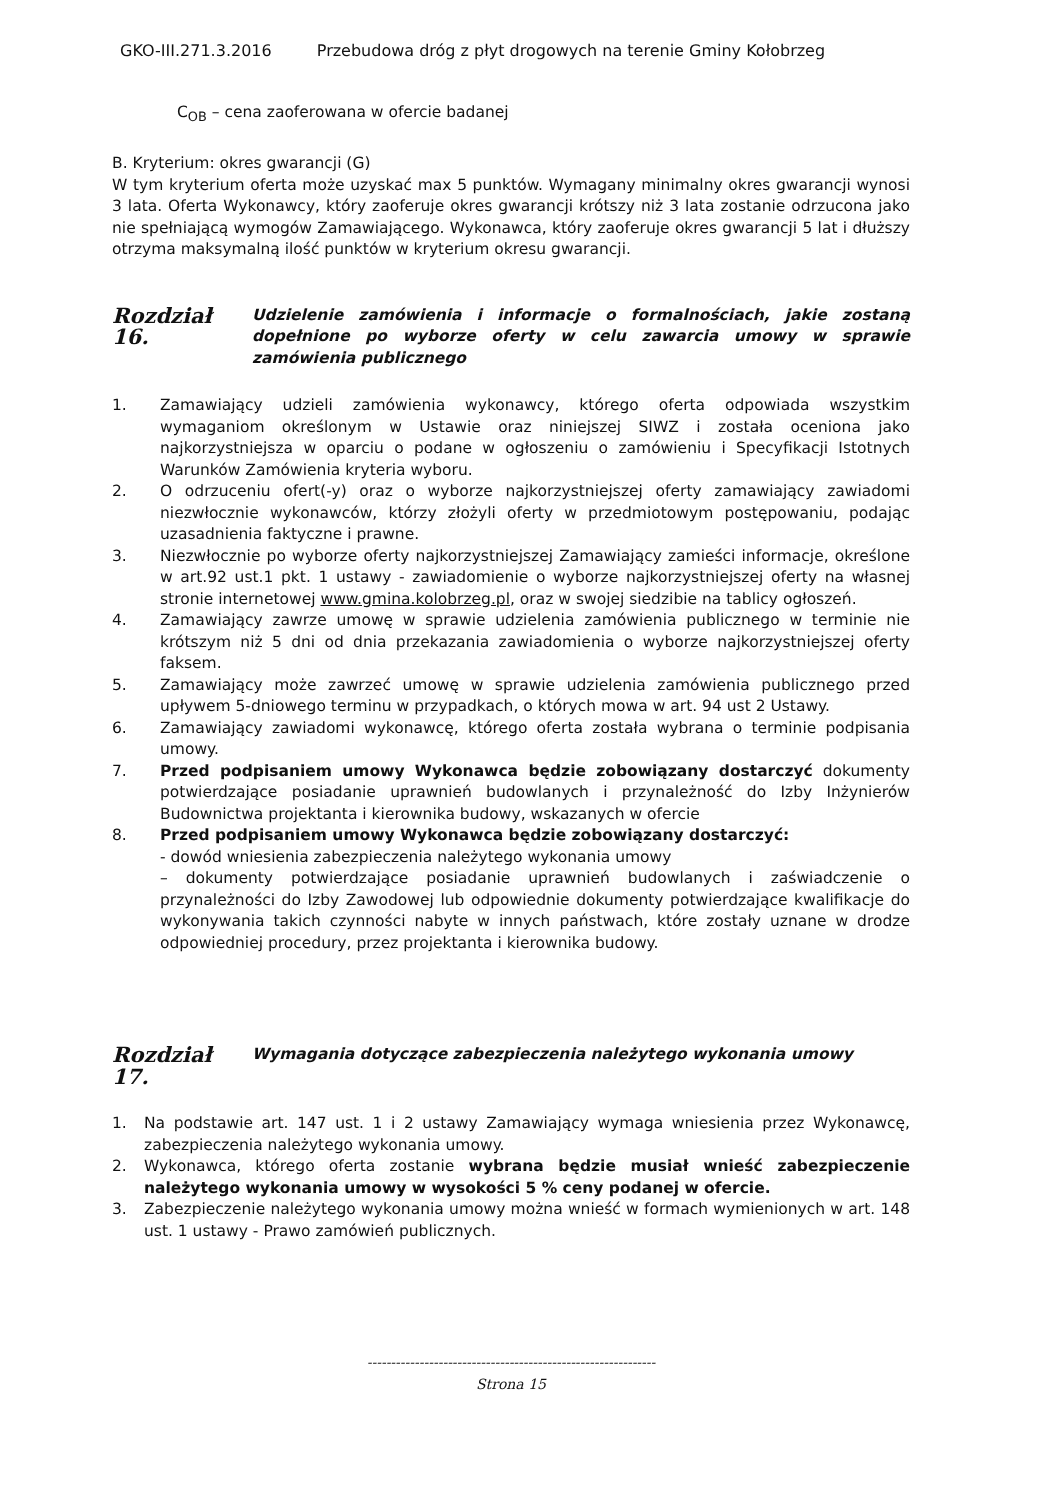GKO-III.271.3.2016 Przebudowa dróg z płyt drogowych na terenie Gminy Kołobrzeg
C<sub>OB</sub> – cena zaoferowana w ofercie badanej
B. Kryterium: okres gwarancji (G)
W tym kryterium oferta może uzyskać max 5 punktów. Wymagany minimalny okres gwarancji wynosi 3 lata. Oferta Wykonawcy, który zaoferuje okres gwarancji krótszy niż 3 lata zostanie odrzucona jako nie spełniającą wymogów Zamawiającego. Wykonawca, który zaoferuje okres gwarancji 5 lat i dłuższy otrzyma maksymalną ilość punktów w kryterium okresu gwarancji.
Rozdział 16.
Udzielenie zamówienia i informacje o formalnościach, jakie zostaną dopełnione po wyborze oferty w celu zawarcia umowy w sprawie zamówienia publicznego
1. Zamawiający udzieli zamówienia wykonawcy, którego oferta odpowiada wszystkim wymaganiom określonym w Ustawie oraz niniejszej SIWZ i została oceniona jako najkorzystniejsza w oparciu o podane w ogłoszeniu o zamówieniu i Specyfikacji Istotnych Warunków Zamówienia kryteria wyboru.
2. O odrzuceniu ofert(-y) oraz o wyborze najkorzystniejszej oferty zamawiający zawiadomi niezwłocznie wykonawców, którzy złożyli oferty w przedmiotowym postępowaniu, podając uzasadnienia faktyczne i prawne.
3. Niezwłocznie po wyborze oferty najkorzystniejszej Zamawiający zamieści informacje, określone w art.92 ust.1 pkt. 1 ustawy - zawiadomienie o wyborze najkorzystniejszej oferty na własnej stronie internetowej www.gmina.kolobrzeg.pl, oraz w swojej siedzibie na tablicy ogłoszeń.
4. Zamawiający zawrze umowę w sprawie udzielenia zamówienia publicznego w terminie nie krótszym niż 5 dni od dnia przekazania zawiadomienia o wyborze najkorzystniejszej oferty faksem.
5. Zamawiający może zawrzeć umowę w sprawie udzielenia zamówienia publicznego przed upływem 5-dniowego terminu w przypadkach, o których mowa w art. 94 ust 2 Ustawy.
6. Zamawiający zawiadomi wykonawcę, którego oferta została wybrana o terminie podpisania umowy.
7. Przed podpisaniem umowy Wykonawca będzie zobowiązany dostarczyć dokumenty potwierdzające posiadanie uprawnień budowlanych i przynależność do Izby Inżynierów Budownictwa projektanta i kierownika budowy, wskazanych w ofercie
8. Przed podpisaniem umowy Wykonawca będzie zobowiązany dostarczyć:
- dowód wniesienia zabezpieczenia należytego wykonania umowy
– dokumenty potwierdzające posiadanie uprawnień budowlanych i zaświadczenie o przynależności do Izby Zawodowej lub odpowiednie dokumenty potwierdzające kwalifikacje do wykonywania takich czynności nabyte w innych państwach, które zostały uznane w drodze odpowiedniej procedury, przez projektanta i kierownika budowy.
Rozdział 17.
Wymagania dotyczące zabezpieczenia należytego wykonania umowy
1. Na podstawie art. 147 ust. 1 i 2 ustawy Zamawiający wymaga wniesienia przez Wykonawcę, zabezpieczenia należytego wykonania umowy.
2. Wykonawca, którego oferta zostanie wybrana będzie musiał wnieść zabezpieczenie należytego wykonania umowy w wysokości 5 % ceny podanej w ofercie.
3. Zabezpieczenie należytego wykonania umowy można wnieść w formach wymienionych w art. 148 ust. 1 ustawy - Prawo zamówień publicznych.
-------------------------------------------------------------
Strona 15